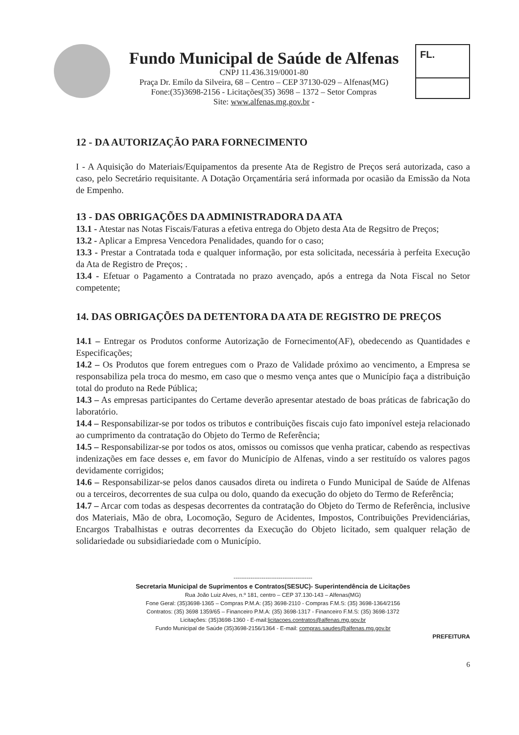Fundo Municipal de Saúde de Alfenas
CNPJ 11.436.319/0001-80
Praça Dr. Emílo da Silveira, 68 – Centro – CEP 37130-029 – Alfenas(MG)
Fone:(35)3698-2156 - Licitações(35) 3698 – 1372 – Setor Compras
Site: www.alfenas.mg.gov.br -
FL.
12 - DA AUTORIZAÇÃO PARA FORNECIMENTO
I - A Aquisição do Materiais/Equipamentos da presente Ata de Registro de Preços será autorizada, caso a caso, pelo Secretário requisitante. A Dotação Orçamentária será informada por ocasião da Emissão da Nota de Empenho.
13 - DAS OBRIGAÇÕES DA ADMINISTRADORA DA ATA
13.1 - Atestar nas Notas Fiscais/Faturas a efetiva entrega do Objeto desta Ata de Regsitro de Preços;
13.2 - Aplicar a Empresa Vencedora Penalidades, quando for o caso;
13.3 - Prestar a Contratada toda e qualquer informação, por esta solicitada, necessária à perfeita Execução da Ata de Registro de Preços; .
13.4 - Efetuar o Pagamento a Contratada no prazo avençado, após a entrega da Nota Fiscal no Setor competente;
14. DAS OBRIGAÇÕES DA DETENTORA DA ATA DE REGISTRO DE PREÇOS
14.1 – Entregar os Produtos conforme Autorização de Fornecimento(AF), obedecendo as Quantidades e Especificações;
14.2 – Os Produtos que forem entregues com o Prazo de Validade próximo ao vencimento, a Empresa se responsabiliza pela troca do mesmo, em caso que o mesmo vença antes que o Município faça a distribuição total do produto na Rede Pública;
14.3 – As empresas participantes do Certame deverão apresentar atestado de boas práticas de fabricação do laboratório.
14.4 – Responsabilizar-se por todos os tributos e contribuições fiscais cujo fato imponível esteja relacionado ao cumprimento da contratação do Objeto do Termo de Referência;
14.5 – Responsabilizar-se por todos os atos, omissos ou comissos que venha praticar, cabendo as respectivas indenizações em face desses e, em favor do Município de Alfenas, vindo a ser restituído os valores pagos devidamente corrigidos;
14.6 – Responsabilizar-se pelos danos causados direta ou indireta o Fundo Municipal de Saúde de Alfenas ou a terceiros, decorrentes de sua culpa ou dolo, quando da execução do objeto do Termo de Referência;
14.7 – Arcar com todas as despesas decorrentes da contratação do Objeto do Termo de Referência, inclusive dos Materiais, Mão de obra, Locomoção, Seguro de Acidentes, Impostos, Contribuições Previdenciárias, Encargos Trabalhistas e outras decorrentes da Execução do Objeto licitado, sem qualquer relação de solidariedade ou subsidiariedade com o Município.
------------------------------------------
Secretaria Municipal de Suprimentos e Contratos(SESUC)- Superintendência de Licitações
Rua João Luiz Alves, n.º 181, centro – CEP 37.130-143 – Alfenas(MG)
Fone Geral: (35)3698-1365 – Compras P.M.A: (35) 3698-2110 - Compras F.M.S: (35) 3698-1364/2156
Contratos: (35) 3698 1359/65 – Financeiro P.M.A: (35) 3698-1317 - Financeiro F.M.S: (35) 3698-1372
Licitações: (35)3698-1360 - E-mail:licitacoes.contratos@alfenas.mg.gov.br
Fundo Municipal de Saúde (35)3698-2156/1364 - E-mail: compras.saudes@alfenas.mg.gov.br
PREFEITURA
6